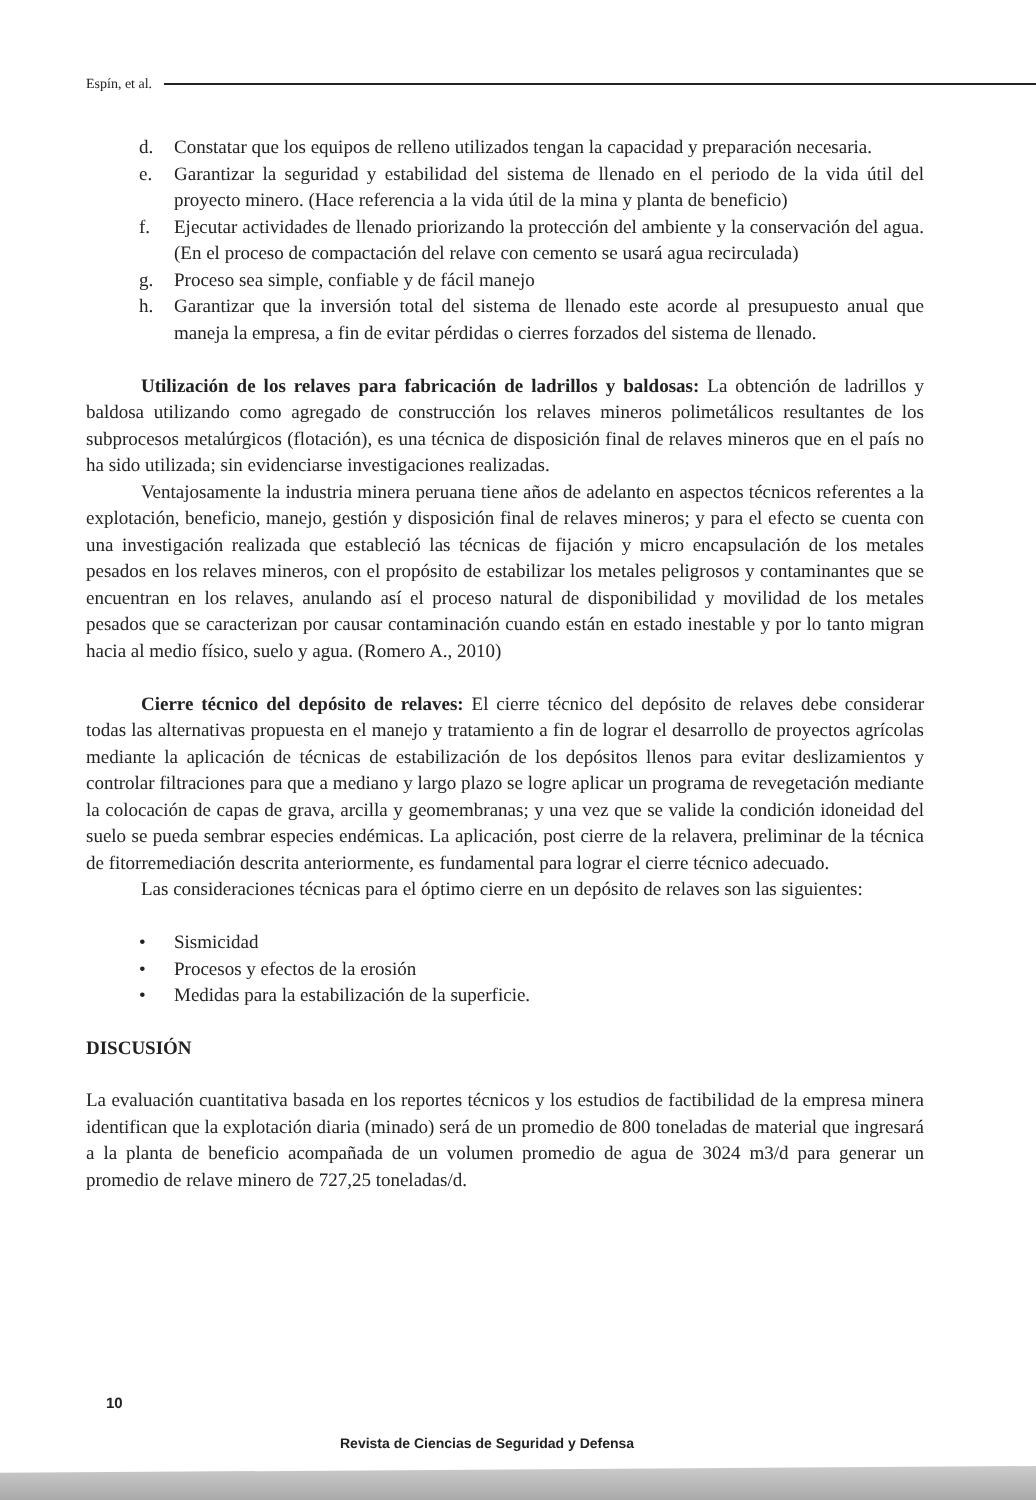Espín, et al.
d. Constatar que los equipos de relleno utilizados tengan la capacidad y preparación necesaria.
e. Garantizar la seguridad y estabilidad del sistema de llenado en el periodo de la vida útil del proyecto minero. (Hace referencia a la vida útil de la mina y planta de beneficio)
f. Ejecutar actividades de llenado priorizando la protección del ambiente y la conservación del agua. (En el proceso de compactación del relave con cemento se usará agua recirculada)
g. Proceso sea simple, confiable y de fácil manejo
h. Garantizar que la inversión total del sistema de llenado este acorde al presupuesto anual que maneja la empresa, a fin de evitar pérdidas o cierres forzados del sistema de llenado.
Utilización de los relaves para fabricación de ladrillos y baldosas: La obtención de ladrillos y baldosa utilizando como agregado de construcción los relaves mineros polimetálicos resultantes de los subprocesos metalúrgicos (flotación), es una técnica de disposición final de relaves mineros que en el país no ha sido utilizada; sin evidenciarse investigaciones realizadas.
Ventajosamente la industria minera peruana tiene años de adelanto en aspectos técnicos referentes a la explotación, beneficio, manejo, gestión y disposición final de relaves mineros; y para el efecto se cuenta con una investigación realizada que estableció las técnicas de fijación y micro encapsulación de los metales pesados en los relaves mineros, con el propósito de estabilizar los metales peligrosos y contaminantes que se encuentran en los relaves, anulando así el proceso natural de disponibilidad y movilidad de los metales pesados que se caracterizan por causar contaminación cuando están en estado inestable y por lo tanto migran hacia al medio físico, suelo y agua. (Romero A., 2010)
Cierre técnico del depósito de relaves: El cierre técnico del depósito de relaves debe considerar todas las alternativas propuesta en el manejo y tratamiento a fin de lograr el desarrollo de proyectos agrícolas mediante la aplicación de técnicas de estabilización de los depósitos llenos para evitar deslizamientos y controlar filtraciones para que a mediano y largo plazo se logre aplicar un programa de revegetación mediante la colocación de capas de grava, arcilla y geomembranas; y una vez que se valide la condición idoneidad del suelo se pueda sembrar especies endémicas. La aplicación, post cierre de la relavera, preliminar de la técnica de fitorremediación descrita anteriormente, es fundamental para lograr el cierre técnico adecuado.
Las consideraciones técnicas para el óptimo cierre en un depósito de relaves son las siguientes:
• Sismicidad
• Procesos y efectos de la erosión
• Medidas para la estabilización de la superficie.
DISCUSIÓN
La evaluación cuantitativa basada en los reportes técnicos y los estudios de factibilidad de la empresa minera identifican que la explotación diaria (minado) será de un promedio de 800 toneladas de material que ingresará a la planta de beneficio acompañada de un volumen promedio de agua de 3024 m3/d para generar un promedio de relave minero de 727,25 toneladas/d.
10
Revista de Ciencias de Seguridad y Defensa